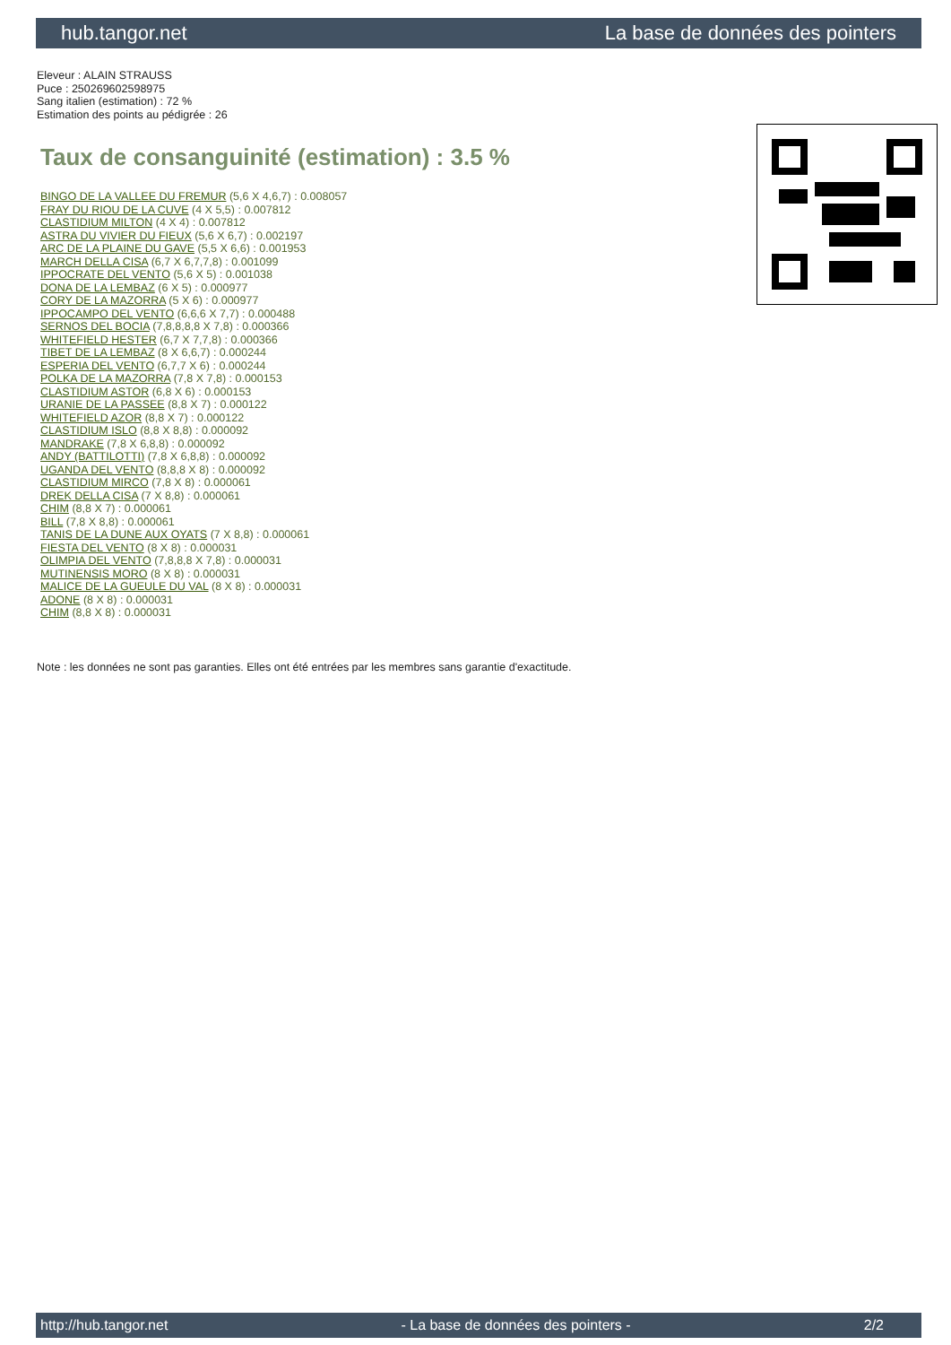hub.tangor.net La base de données des pointers
Eleveur : ALAIN STRAUSS
Puce : 250269602598975
Sang italien (estimation) : 72 %
Estimation des points au pédigrée : 26
Taux de consanguinité (estimation) : 3.5 %
BINGO DE LA VALLEE DU FREMUR (5,6 X 4,6,7) : 0.008057
FRAY DU RIOU DE LA CUVE (4 X 5,5) : 0.007812
CLASTIDIUM MILTON (4 X 4) : 0.007812
ASTRA DU VIVIER DU FIEUX (5,6 X 6,7) : 0.002197
ARC DE LA PLAINE DU GAVE (5,5 X 6,6) : 0.001953
MARCH DELLA CISA (6,7 X 6,7,7,8) : 0.001099
IPPOCRATE DEL VENTO (5,6 X 5) : 0.001038
DONA DE LA LEMBAZ (6 X 5) : 0.000977
CORY DE LA MAZORRA (5 X 6) : 0.000977
IPPOCAMPO DEL VENTO (6,6,6 X 7,7) : 0.000488
SERNOS DEL BOCIA (7,8,8,8,8 X 7,8) : 0.000366
WHITEFIELD HESTER (6,7 X 7,7,8) : 0.000366
TIBET DE LA LEMBAZ (8 X 6,6,7) : 0.000244
ESPERIA DEL VENTO (6,7,7 X 6) : 0.000244
POLKA DE LA MAZORRA (7,8 X 7,8) : 0.000153
CLASTIDIUM ASTOR (6,8 X 6) : 0.000153
URANIE DE LA PASSEE (8,8 X 7) : 0.000122
WHITEFIELD AZOR (8,8 X 7) : 0.000122
CLASTIDIUM ISLO (8,8 X 8,8) : 0.000092
MANDRAKE (7,8 X 6,8,8) : 0.000092
ANDY (BATTILOTTI) (7,8 X 6,8,8) : 0.000092
UGANDA DEL VENTO (8,8,8 X 8) : 0.000092
CLASTIDIUM MIRCO (7,8 X 8) : 0.000061
DREK DELLA CISA (7 X 8,8) : 0.000061
CHIM (8,8 X 7) : 0.000061
BILL (7,8 X 8,8) : 0.000061
TANIS DE LA DUNE AUX OYATS (7 X 8,8) : 0.000061
FIESTA DEL VENTO (8 X 8) : 0.000031
OLIMPIA DEL VENTO (7,8,8,8 X 7,8) : 0.000031
MUTINENSIS MORO (8 X 8) : 0.000031
MALICE DE LA GUEULE DU VAL (8 X 8) : 0.000031
ADONE (8 X 8) : 0.000031
CHIM (8,8 X 8) : 0.000031
Note : les données ne sont pas garanties. Elles ont été entrées par les membres sans garantie d'exactitude.
http://hub.tangor.net - La base de données des pointers - 2/2